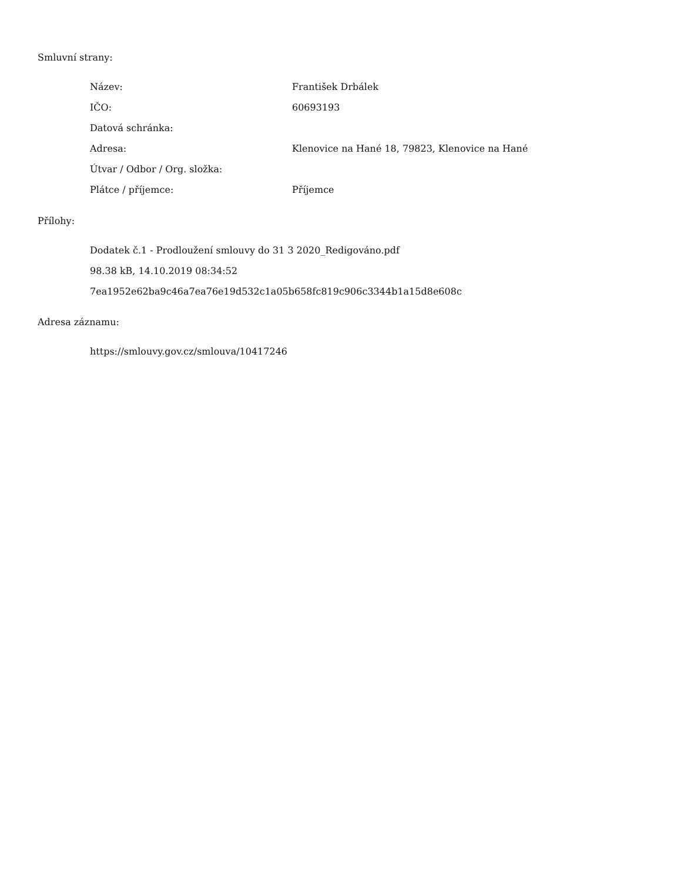Smluvní strany:
| Název: | František Drbálek |
| IČO: | 60693193 |
| Datová schránka: | |
| Adresa: | Klenovice na Hané 18, 79823, Klenovice na Hané |
| Útvar / Odbor / Org. složka: | |
| Plátce / příjemce: | Příjemce |
Přílohy:
Dodatek č.1 - Prodloužení smlouvy do 31 3 2020_Redigováno.pdf
98.38 kB, 14.10.2019 08:34:52
7ea1952e62ba9c46a7ea76e19d532c1a05b658fc819c906c3344b1a15d8e608c
Adresa záznamu:
https://smlouvy.gov.cz/smlouva/10417246